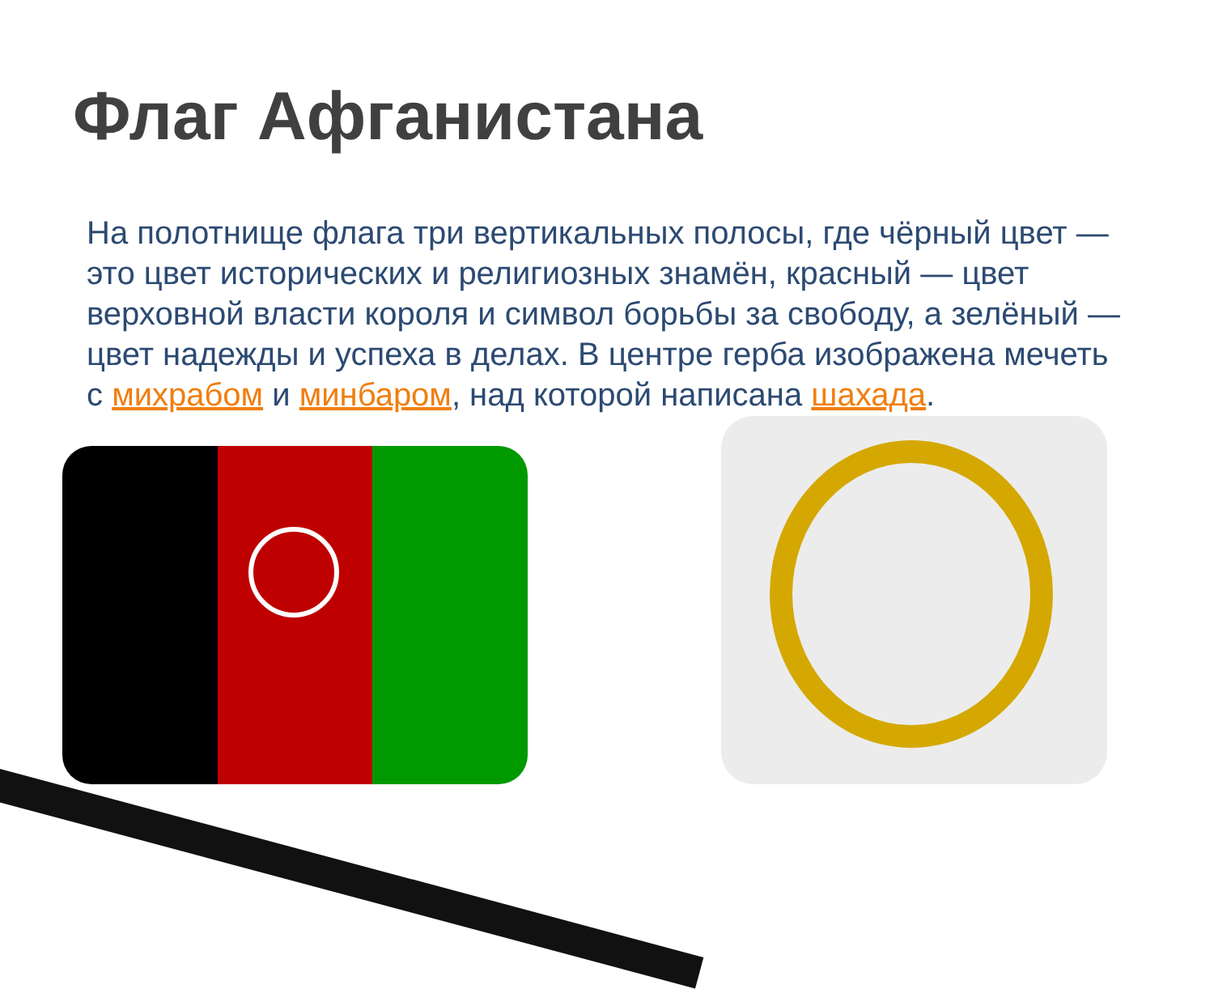Флаг Афганистана
На полотнище флага три вертикальных полосы, где чёрный цвет — это цвет исторических и религиозных знамён, красный — цвет верховной власти короля и символ борьбы за свободу, а зелёный — цвет надежды и успеха в делах. В центре герба изображена мечеть с михрабом и минбаром, над которой написана шахада.